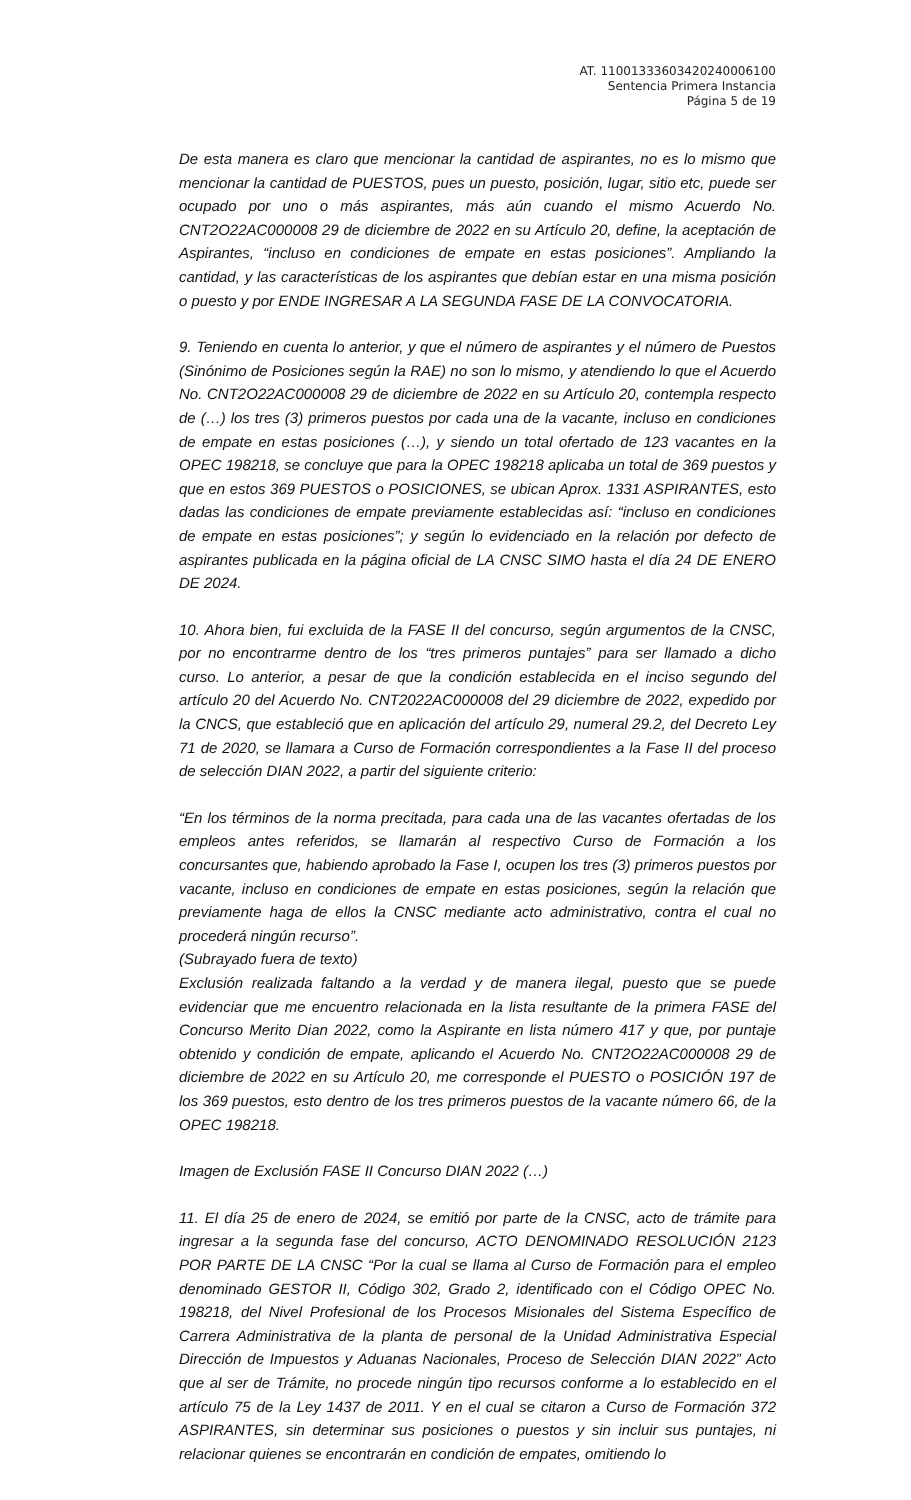AT. 11001333603420240006100
Sentencia Primera Instancia
Página 5 de 19
De esta manera es claro que mencionar la cantidad de aspirantes, no es lo mismo que mencionar la cantidad de PUESTOS, pues un puesto, posición, lugar, sitio etc, puede ser ocupado por uno o más aspirantes, más aún cuando el mismo Acuerdo No. CNT2O22AC000008 29 de diciembre de 2022 en su Artículo 20, define, la aceptación de Aspirantes, “incluso en condiciones de empate en estas posiciones”. Ampliando la cantidad, y las características de los aspirantes que debían estar en una misma posición o puesto y por ENDE INGRESAR A LA SEGUNDA FASE DE LA CONVOCATORIA.
9. Teniendo en cuenta lo anterior, y que el número de aspirantes y el número de Puestos (Sinónimo de Posiciones según la RAE) no son lo mismo, y atendiendo lo que el Acuerdo No. CNT2O22AC000008 29 de diciembre de 2022 en su Artículo 20, contempla respecto de (…) los tres (3) primeros puestos por cada una de la vacante, incluso en condiciones de empate en estas posiciones (…), y siendo un total ofertado de 123 vacantes en la OPEC 198218, se concluye que para la OPEC 198218 aplicaba un total de 369 puestos y que en estos 369 PUESTOS o POSICIONES, se ubican Aprox. 1331 ASPIRANTES, esto dadas las condiciones de empate previamente establecidas así: “incluso en condiciones de empate en estas posiciones”; y según lo evidenciado en la relación por defecto de aspirantes publicada en la página oficial de LA CNSC SIMO hasta el día 24 DE ENERO DE 2024.
10. Ahora bien, fui excluida de la FASE II del concurso, según argumentos de la CNSC, por no encontrarme dentro de los “tres primeros puntajes” para ser llamado a dicho curso. Lo anterior, a pesar de que la condición establecida en el inciso segundo del artículo 20 del Acuerdo No. CNT2022AC000008 del 29 diciembre de 2022, expedido por la CNCS, que estableció que en aplicación del artículo 29, numeral 29.2, del Decreto Ley 71 de 2020, se llamara a Curso de Formación correspondientes a la Fase II del proceso de selección DIAN 2022, a partir del siguiente criterio:
“En los términos de la norma precitada, para cada una de las vacantes ofertadas de los empleos antes referidos, se llamarán al respectivo Curso de Formación a los concursantes que, habiendo aprobado la Fase I, ocupen los tres (3) primeros puestos por vacante, incluso en condiciones de empate en estas posiciones, según la relación que previamente haga de ellos la CNSC mediante acto administrativo, contra el cual no procederá ningún recurso”.
(Subrayado fuera de texto)
Exclusión realizada faltando a la verdad y de manera ilegal, puesto que se puede evidenciar que me encuentro relacionada en la lista resultante de la primera FASE del Concurso Merito Dian 2022, como la Aspirante en lista número 417 y que, por puntaje obtenido y condición de empate, aplicando el Acuerdo No. CNT2O22AC000008 29 de diciembre de 2022 en su Artículo 20, me corresponde el PUESTO o POSICIÓN 197 de los 369 puestos, esto dentro de los tres primeros puestos de la vacante número 66, de la OPEC 198218.
Imagen de Exclusión FASE II Concurso DIAN 2022 (…)
11. El día 25 de enero de 2024, se emitió por parte de la CNSC, acto de trámite para ingresar a la segunda fase del concurso, ACTO DENOMINADO RESOLUCIÓN 2123 POR PARTE DE LA CNSC “Por la cual se llama al Curso de Formación para el empleo denominado GESTOR II, Código 302, Grado 2, identificado con el Código OPEC No. 198218, del Nivel Profesional de los Procesos Misionales del Sistema Específico de Carrera Administrativa de la planta de personal de la Unidad Administrativa Especial Dirección de Impuestos y Aduanas Nacionales, Proceso de Selección DIAN 2022” Acto que al ser de Trámite, no procede ningún tipo recursos conforme a lo establecido en el artículo 75 de la Ley 1437 de 2011. Y en el cual se citaron a Curso de Formación 372 ASPIRANTES, sin determinar sus posiciones o puestos y sin incluir sus puntajes, ni relacionar quienes se encontrarán en condición de empates, omitiendo lo